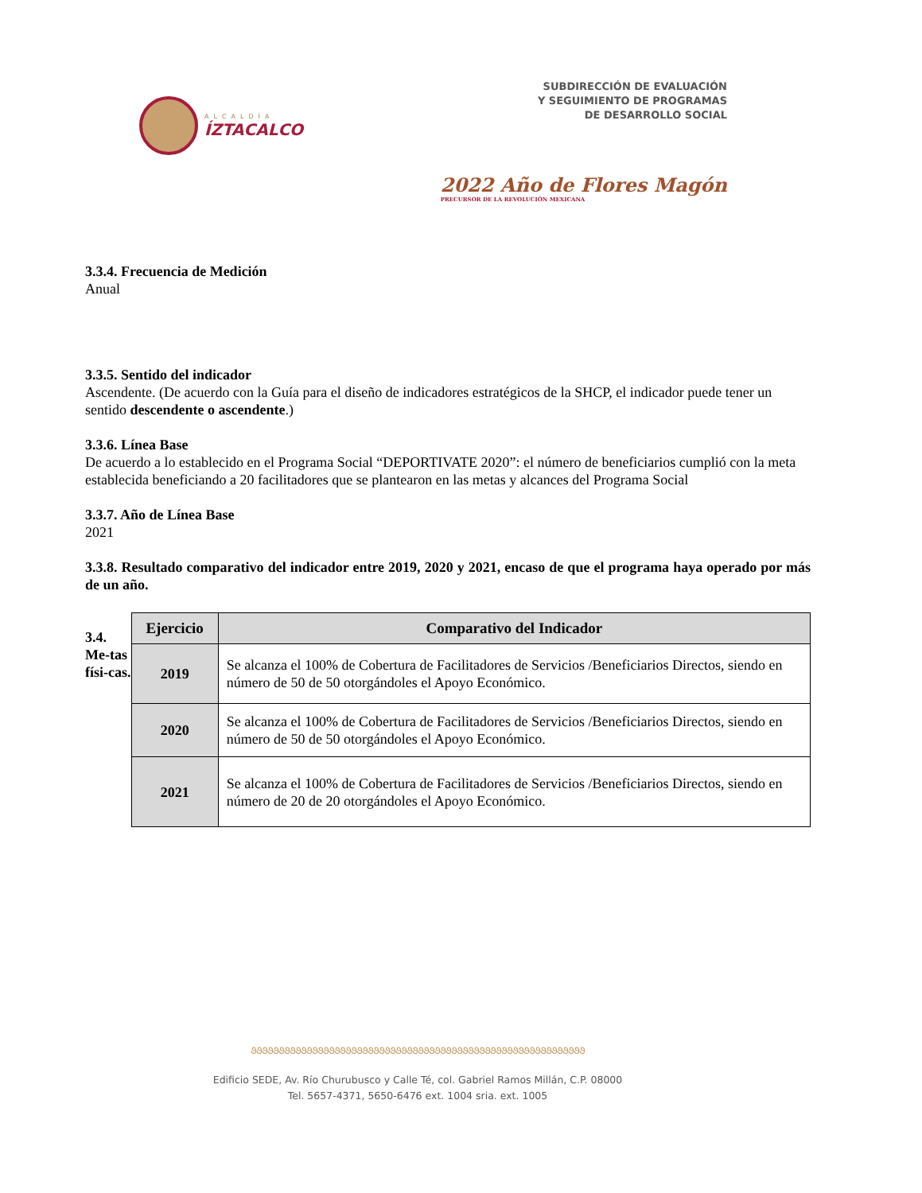ALCALDÍA
ÍZTACALCO
SUBDIRECCIÓN DE EVALUACIÓN
Y SEGUIMIENTO DE PROGRAMAS
DE DESARROLLO SOCIAL
2022 Año de Flores Magón
PRECURSOR DE LA REVOLUCIÓN MEXICANA
3.3.4. Frecuencia de Medición
Anual
3.3.5. Sentido del indicador
Ascendente. (De acuerdo con la Guía para el diseño de indicadores estratégicos de la SHCP, el indicador puede tener un sentido descendente o ascendente.)
3.3.6. Línea Base
De acuerdo a lo establecido en el Programa Social “DEPORTIVATE 2020”: el número de beneficiarios cumplió con la meta establecida beneficiando a 20 facilitadores que se plantearon en las metas y alcances del Programa Social
3.3.7. Año de Línea Base
2021
3.3.8. Resultado comparativo del indicador entre 2019, 2020 y 2021, encaso de que el programa haya operado por más de un año.
3.4. Me-tas físi-cas.
| Ejercicio | Comparativo del Indicador |
| --- | --- |
| 2019 | Se alcanza el 100% de Cobertura de Facilitadores de Servicios /Beneficiarios Directos, siendo en número de 50 de 50 otorgándoles el Apoyo Económico. |
| 2020 | Se alcanza el 100% de Cobertura de Facilitadores de Servicios /Beneficiarios Directos, siendo en número de 50 de 50 otorgándoles el Apoyo Económico. |
| 2021 | Se alcanza el 100% de Cobertura de Facilitadores de Servicios /Beneficiarios Directos, siendo en número de 20 de 20 otorgándoles el Apoyo Económico. |
૭૭૭૭૭૭૭૭૭૭૭૭૭૭૭૭૭૭૭૭૭૭૭૭૭૭૭૭૭૭૭૭૭૭૭૭૭૭૭૭૭૭૭૭૭૭૭૭૭૭૭૭૭૭૭૭૭૭૭૭
Edificio SEDE, Av. Río Churubusco y Calle Té, col. Gabriel Ramos Millán, C.P. 08000
Tel. 5657-4371, 5650-6476 ext. 1004 sria. ext. 1005